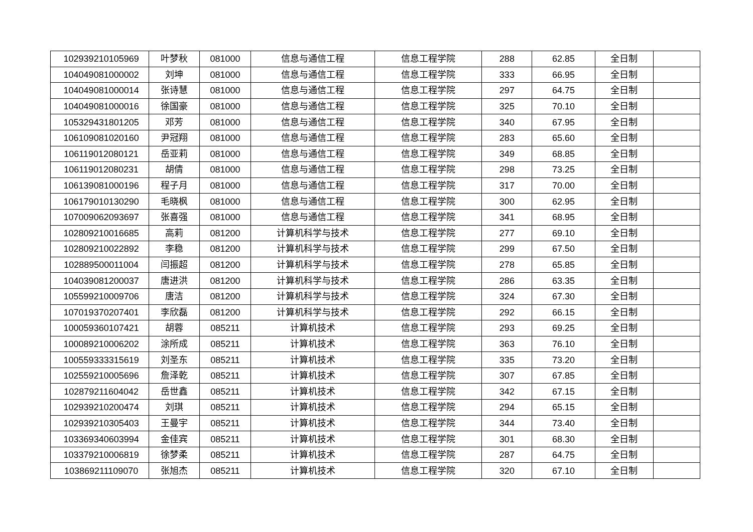| 102939210105969 | 叶梦秋 | 081000 | 信息与通信工程 | 信息工程学院 | 288 | 62.85 | 全日制 | |
| 104049081000002 | 刘坤 | 081000 | 信息与通信工程 | 信息工程学院 | 333 | 66.95 | 全日制 | |
| 104049081000014 | 张诗慧 | 081000 | 信息与通信工程 | 信息工程学院 | 297 | 64.75 | 全日制 | |
| 104049081000016 | 徐国豪 | 081000 | 信息与通信工程 | 信息工程学院 | 325 | 70.10 | 全日制 | |
| 105329431801205 | 邓芳 | 081000 | 信息与通信工程 | 信息工程学院 | 340 | 67.95 | 全日制 | |
| 106109081020160 | 尹冠翔 | 081000 | 信息与通信工程 | 信息工程学院 | 283 | 65.60 | 全日制 | |
| 106119012080121 | 岳亚莉 | 081000 | 信息与通信工程 | 信息工程学院 | 349 | 68.85 | 全日制 | |
| 106119012080231 | 胡倩 | 081000 | 信息与通信工程 | 信息工程学院 | 298 | 73.25 | 全日制 | |
| 106139081000196 | 程子月 | 081000 | 信息与通信工程 | 信息工程学院 | 317 | 70.00 | 全日制 | |
| 106179010130290 | 毛晓枫 | 081000 | 信息与通信工程 | 信息工程学院 | 300 | 62.95 | 全日制 | |
| 107009062093697 | 张喜强 | 081000 | 信息与通信工程 | 信息工程学院 | 341 | 68.95 | 全日制 | |
| 102809210016685 | 高莉 | 081200 | 计算机科学与技术 | 信息工程学院 | 277 | 69.10 | 全日制 | |
| 102809210022892 | 李稳 | 081200 | 计算机科学与技术 | 信息工程学院 | 299 | 67.50 | 全日制 | |
| 102889500011004 | 闫振超 | 081200 | 计算机科学与技术 | 信息工程学院 | 278 | 65.85 | 全日制 | |
| 104039081200037 | 唐进洪 | 081200 | 计算机科学与技术 | 信息工程学院 | 286 | 63.35 | 全日制 | |
| 105599210009706 | 唐洁 | 081200 | 计算机科学与技术 | 信息工程学院 | 324 | 67.30 | 全日制 | |
| 107019370207401 | 李欣磊 | 081200 | 计算机科学与技术 | 信息工程学院 | 292 | 66.15 | 全日制 | |
| 100059360107421 | 胡蓉 | 085211 | 计算机技术 | 信息工程学院 | 293 | 69.25 | 全日制 | |
| 100089210006202 | 涂所成 | 085211 | 计算机技术 | 信息工程学院 | 363 | 76.10 | 全日制 | |
| 100559333315619 | 刘圣东 | 085211 | 计算机技术 | 信息工程学院 | 335 | 73.20 | 全日制 | |
| 102559210005696 | 詹泽乾 | 085211 | 计算机技术 | 信息工程学院 | 307 | 67.85 | 全日制 | |
| 102879211604042 | 岳世鑫 | 085211 | 计算机技术 | 信息工程学院 | 342 | 67.15 | 全日制 | |
| 102939210200474 | 刘琪 | 085211 | 计算机技术 | 信息工程学院 | 294 | 65.15 | 全日制 | |
| 102939210305403 | 王曼宇 | 085211 | 计算机技术 | 信息工程学院 | 344 | 73.40 | 全日制 | |
| 103369340603994 | 金佳宾 | 085211 | 计算机技术 | 信息工程学院 | 301 | 68.30 | 全日制 | |
| 103379210006819 | 徐梦柔 | 085211 | 计算机技术 | 信息工程学院 | 287 | 64.75 | 全日制 | |
| 103869211109070 | 张旭杰 | 085211 | 计算机技术 | 信息工程学院 | 320 | 67.10 | 全日制 | |